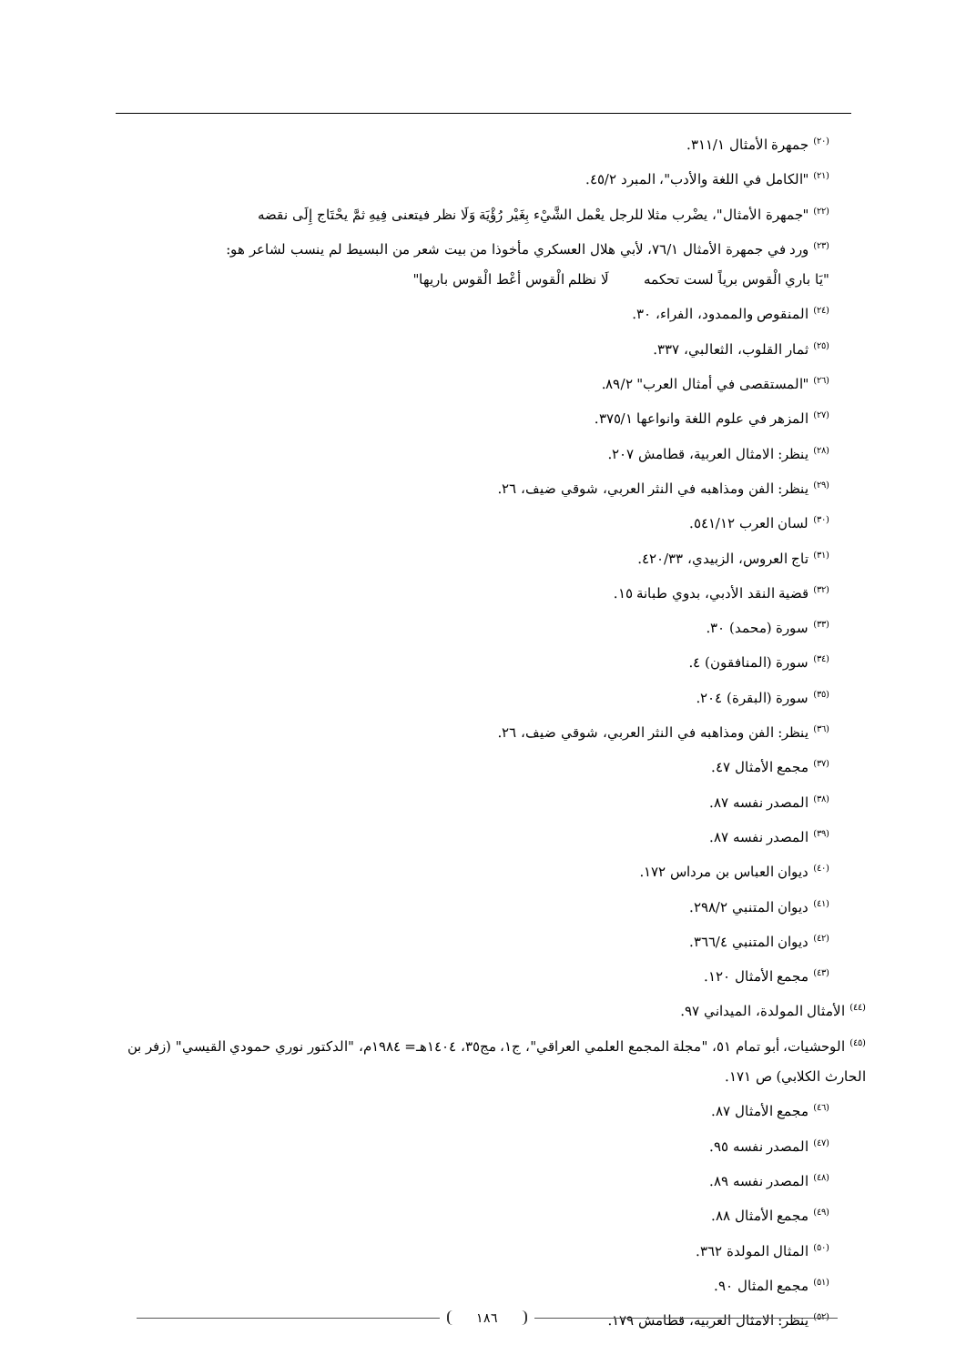<sup>(٢٠)</sup> جمهرة الأمثال ٣١١/١.
<sup>(٢١)</sup> "الكامل في اللغة والأدب"، المبرد ٤٥/٢.
<sup>(٢٢)</sup> "جمهرة الأمثال"، يضْرب مثلا للرجل يعْمل الشَّيْء بِغَيْر رُؤْيَة وَلَا نظر فيتعنى فِيهِ ثمَّ يحْتَاج إِلَى نقضه
<sup>(٢٣)</sup> ورد في جمهرة الأمثال ٧٦/١، لأبي هلال العسكري مأخوذا من بيت شعر من البسيط لم ينسب لشاعر هو:
"يَا باري الْقوس برياً لست تحكمه لَا نظلم الْقوس أعْط الْقوس باريها"
<sup>(٢٤)</sup> المنقوص والممدود، الفراء، ٣٠.
<sup>(٢٥)</sup> ثمار القلوب، الثعالبي، ٣٣٧.
<sup>(٢٦)</sup> "المستقصى في أمثال العرب" ٨٩/٢.
<sup>(٢٧)</sup> المزهر في علوم اللغة وانواعها ٣٧٥/١.
<sup>(٢٨)</sup> ينظر: الامثال العربية، قطامش ٢٠٧.
<sup>(٢٩)</sup> ينظر: الفن ومذاهبه في النثر العربي، شوقي ضيف، ٢٦.
<sup>(٣٠)</sup> لسان العرب ٥٤١/١٢.
<sup>(٣١)</sup> تاج العروس، الزبيدي، ٤٢٠/٣٣.
<sup>(٣٢)</sup> قضية النقد الأدبي، بدوي طبانة ١٥.
<sup>(٣٣)</sup> سورة (محمد) ٣٠.
<sup>(٣٤)</sup> سورة (المنافقون) ٤.
<sup>(٣٥)</sup> سورة (البقرة) ٢٠٤.
<sup>(٣٦)</sup> ينظر: الفن ومذاهبه في النثر العربي، شوقي ضيف، ٢٦.
<sup>(٣٧)</sup> مجمع الأمثال ٤٧.
<sup>(٣٨)</sup> المصدر نفسه ٨٧.
<sup>(٣٩)</sup> المصدر نفسه ٨٧.
<sup>(٤٠)</sup> ديوان العباس بن مرداس ١٧٢.
<sup>(٤١)</sup> ديوان المتنبي ٢٩٨/٢.
<sup>(٤٢)</sup> ديوان المتنبي ٣٦٦/٤.
<sup>(٤٣)</sup> مجمع الأمثال ١٢٠.
<sup>(٤٤)</sup> الأمثال المولدة، الميداني ٩٧.
<sup>(٤٥)</sup> الوحشيات، أبو تمام ٥١، "مجلة المجمع العلمي العراقي"، ج١، مج٣٥، ١٤٠٤هـ= ١٩٨٤م، "الدكتور نوري حمودي القيسي" (زفر بن الحارث الكلابي) ص ١٧١.
<sup>(٤٦)</sup> مجمع الأمثال ٨٧.
<sup>(٤٧)</sup> المصدر نفسه ٩٥.
<sup>(٤٨)</sup> المصدر نفسه ٨٩.
<sup>(٤٩)</sup> مجمع الأمثال ٨٨.
<sup>(٥٠)</sup> المثال المولدة ٣٦٢.
<sup>(٥١)</sup> مجمع المثال ٩٠.
<sup>(٥٢)</sup> ينظر: الامثال العربية، قطامش ١٧٩.
١٨٦